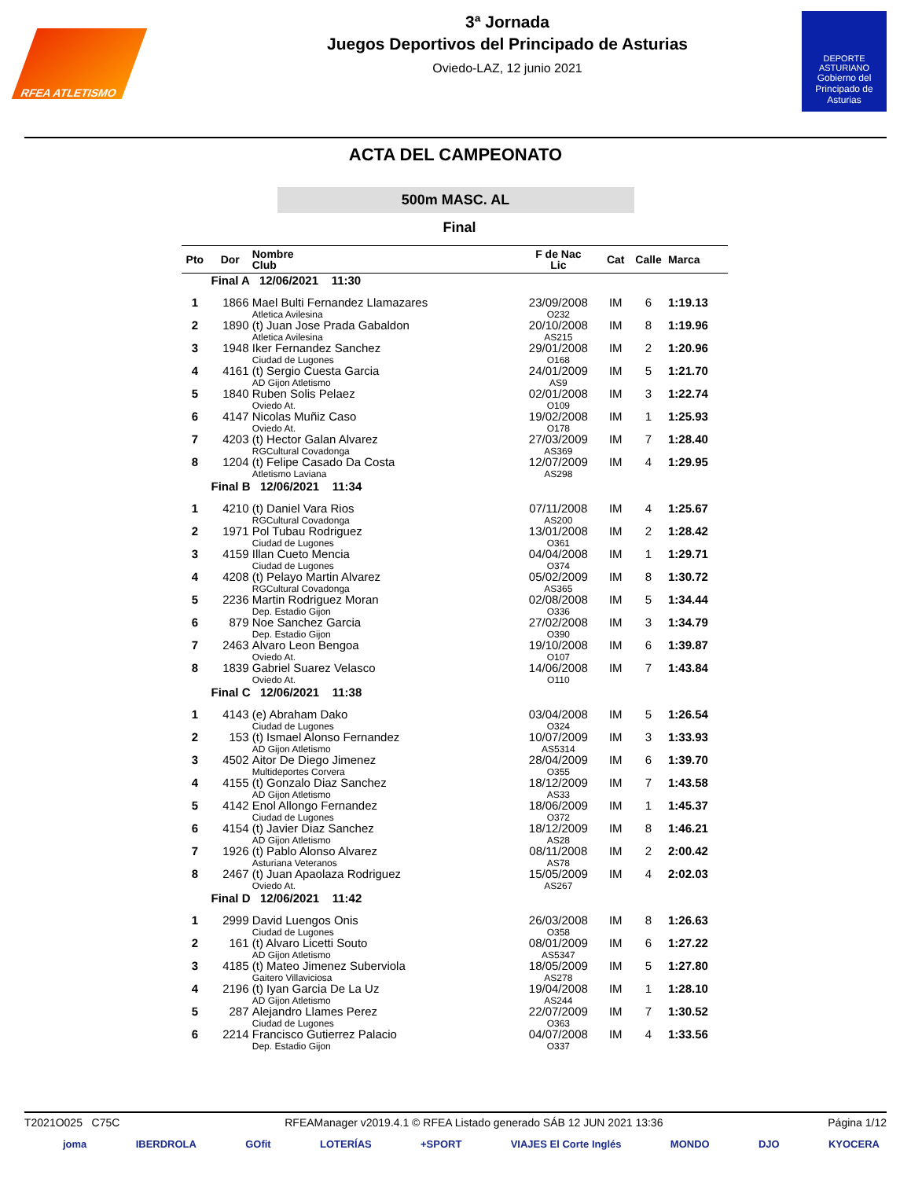RFEA ATLETISMO
3ª Jornada
Juegos Deportivos del Principado de Asturias
Oviedo-LAZ, 12 junio 2021
DEPORTE ASTURIANO
Gobierno del Principado de Asturias
ACTA DEL CAMPEONATO
500m MASC. AL
Final
| Pto | Dor | Nombre Club | F de Nac Lic | Cat | Calle | Marca |
| --- | --- | --- | --- | --- | --- | --- |
| Final A 12/06/2021 11:30 | | | | | | |
| 1 | 1866 | Mael Bulti Fernandez Llamazares Atletica Avilesina | 23/09/2008 O232 | IM | 6 | 1:19.13 |
| 2 | 1890 | (t) Juan Jose Prada Gabaldon Atletica Avilesina | 20/10/2008 AS215 | IM | 8 | 1:19.96 |
| 3 | 1948 | Iker Fernandez Sanchez Ciudad de Lugones | 29/01/2008 O168 | IM | 2 | 1:20.96 |
| 4 | 4161 | (t) Sergio Cuesta Garcia AD Gijon Atletismo | 24/01/2009 AS9 | IM | 5 | 1:21.70 |
| 5 | 1840 | Ruben Solis Pelaez Oviedo At. | 02/01/2008 O109 | IM | 3 | 1:22.74 |
| 6 | 4147 | Nicolas Muñiz Caso Oviedo At. | 19/02/2008 O178 | IM | 1 | 1:25.93 |
| 7 | 4203 | (t) Hector Galan Alvarez RGCultural Covadonga | 27/03/2009 AS369 | IM | 7 | 1:28.40 |
| 8 | 1204 | (t) Felipe Casado Da Costa Atletismo Laviana | 12/07/2009 AS298 | IM | 4 | 1:29.95 |
| Final B 12/06/2021 11:34 | | | | | | |
| 1 | 4210 | (t) Daniel Vara Rios RGCultural Covadonga | 07/11/2008 AS200 | IM | 4 | 1:25.67 |
| 2 | 1971 | Pol Tubau Rodriguez Ciudad de Lugones | 13/01/2008 O361 | IM | 2 | 1:28.42 |
| 3 | 4159 | Illan Cueto Mencia Ciudad de Lugones | 04/04/2008 O374 | IM | 1 | 1:29.71 |
| 4 | 4208 | (t) Pelayo Martin Alvarez RGCultural Covadonga | 05/02/2009 AS365 | IM | 8 | 1:30.72 |
| 5 | 2236 | Martin Rodriguez Moran Dep. Estadio Gijon | 02/08/2008 O336 | IM | 5 | 1:34.44 |
| 6 | 879 | Noe Sanchez Garcia Dep. Estadio Gijon | 27/02/2008 O390 | IM | 3 | 1:34.79 |
| 7 | 2463 | Alvaro Leon Bengoa Oviedo At. | 19/10/2008 O107 | IM | 6 | 1:39.87 |
| 8 | 1839 | Gabriel Suarez Velasco Oviedo At. | 14/06/2008 O110 | IM | 7 | 1:43.84 |
| Final C 12/06/2021 11:38 | | | | | | |
| 1 | 4143 | (e) Abraham Dako Ciudad de Lugones | 03/04/2008 O324 | IM | 5 | 1:26.54 |
| 2 | 153 | (t) Ismael Alonso Fernandez AD Gijon Atletismo | 10/07/2009 AS5314 | IM | 3 | 1:33.93 |
| 3 | 4502 | Aitor De Diego Jimenez Multideportes Corvera | 28/04/2009 O355 | IM | 6 | 1:39.70 |
| 4 | 4155 | (t) Gonzalo Diaz Sanchez AD Gijon Atletismo | 18/12/2009 AS33 | IM | 7 | 1:43.58 |
| 5 | 4142 | Enol Allongo Fernandez Ciudad de Lugones | 18/06/2009 O372 | IM | 1 | 1:45.37 |
| 6 | 4154 | (t) Javier Diaz Sanchez AD Gijon Atletismo | 18/12/2009 AS28 | IM | 8 | 1:46.21 |
| 7 | 1926 | (t) Pablo Alonso Alvarez Asturiana Veteranos | 08/11/2008 AS78 | IM | 2 | 2:00.42 |
| 8 | 2467 | (t) Juan Apaolaza Rodriguez Oviedo At. | 15/05/2009 AS267 | IM | 4 | 2:02.03 |
| Final D 12/06/2021 11:42 | | | | | | |
| 1 | 2999 | David Luengos Onis Ciudad de Lugones | 26/03/2008 O358 | IM | 8 | 1:26.63 |
| 2 | 161 | (t) Alvaro Licetti Souto AD Gijon Atletismo | 08/01/2009 AS5347 | IM | 6 | 1:27.22 |
| 3 | 4185 | (t) Mateo Jimenez Suberviola Gaitero Villaviciosa | 18/05/2009 AS278 | IM | 5 | 1:27.80 |
| 4 | 2196 | (t) Iyan Garcia De La Uz AD Gijon Atletismo | 19/04/2008 AS244 | IM | 1 | 1:28.10 |
| 5 | 287 | Alejandro Llames Perez Ciudad de Lugones | 22/07/2009 O363 | IM | 7 | 1:30.52 |
| 6 | 2214 | Francisco Gutierrez Palacio Dep. Estadio Gijon | 04/07/2008 O337 | IM | 4 | 1:33.56 |
T2021O025 C75C RFEAManager v2019.4.1 © RFEA Listado generado SÁB 12 JUN 2021 13:36 Página 1/12
joma IBERDROLA GOfit LOTERÍAS +SPORT VIAJES El Corte Inglés MONDO DJO KYOCERA